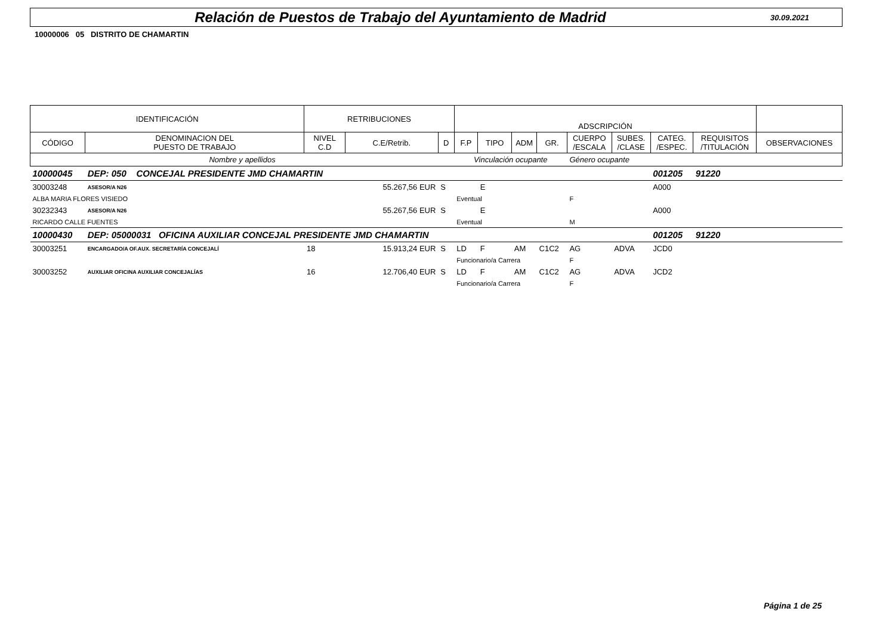Relación de Puestos de Trabajo del Ayuntamiento de Madrid
30.09.2021
10000006 05 DISTRITO DE CHAMARTIN
| IDENTIFICACIÓN | | RETRIBUCIONES | | | ADSCRIPCIÓN | | | | | | | | |
| --- | --- | --- | --- | --- | --- | --- | --- | --- | --- | --- | --- | --- | --- |
| CÓDIGO | DENOMINACION DEL PUESTO DE TRABAJO | NIVEL C.D | C.E/Retrib. | D | F.P | TIPO | ADM | GR. | CUERPO /ESCALA | SUBES. /CLASE | CATEG. /ESPEC. | REQUISITOS /TITULACIÓN | OBSERVACIONES |
| Nombre y apellidos | | | | | Vinculación ocupante | | | | Género ocupante | | | | |
| 10000045 | DEP: 050 CONCEJAL PRESIDENTE JMD CHAMARTIN | | | | | | | | | | 001205 | 91220 | |
| 30003248 | ASESOR/A N26 | | 55.267,56 EUR | S | | E | | | | | A000 | | |
| ALBA MARIA FLORES VISIEDO | | | | | Eventual | | | | F | | | | |
| 30232343 | ASESOR/A N26 | | 55.267,56 EUR | S | | E | | | | | A000 | | |
| RICARDO CALLE FUENTES | | | | | Eventual | | | | M | | | | |
| 10000430 | DEP: 05000031 OFICINA AUXILIAR CONCEJAL PRESIDENTE JMD CHAMARTIN | | | | | | | | | | 001205 | 91220 | |
| 30003251 | ENCARGADO/A OF.AUX. SECRETARÍA CONCEJALÍ | 18 | 15.913,24 EUR | S | LD | F | AM | C1C2 | AG | ADVA | JCD0 | | |
| | | | | | Funcionario/a Carrera | | | | F | | | | |
| 30003252 | AUXILIAR OFICINA AUXILIAR CONCEJALÍAS | 16 | 12.706,40 EUR | S | LD | F | AM | C1C2 | AG | ADVA | JCD2 | | |
| | | | | | Funcionario/a Carrera | | | | F | | | | |
Página 1 de 25